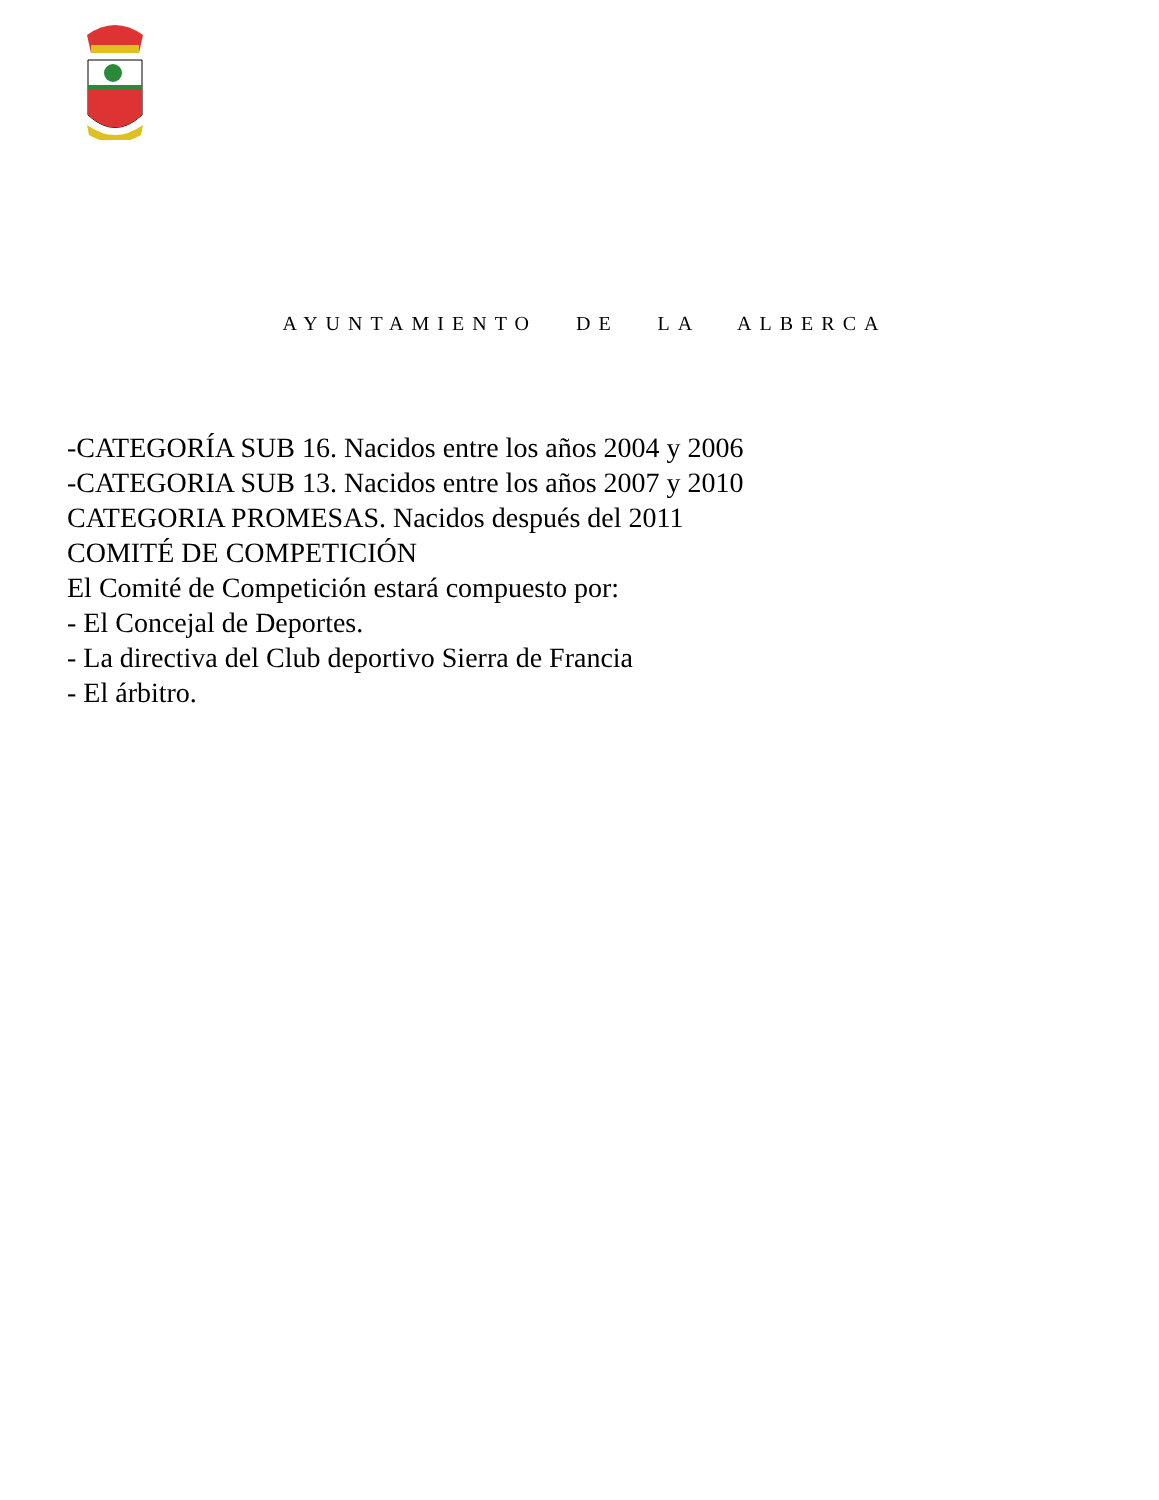AYUNTAMIENTO DE LA ALBERCA
-CATEGORÍA SUB 16. Nacidos entre los años 2004 y 2006
-CATEGORIA SUB 13. Nacidos entre los años 2007 y 2010
CATEGORIA PROMESAS. Nacidos después del 2011
COMITÉ DE COMPETICIÓN
El Comité de Competición estará compuesto por:
- El Concejal de Deportes.
- La directiva del Club deportivo Sierra de Francia
- El árbitro.